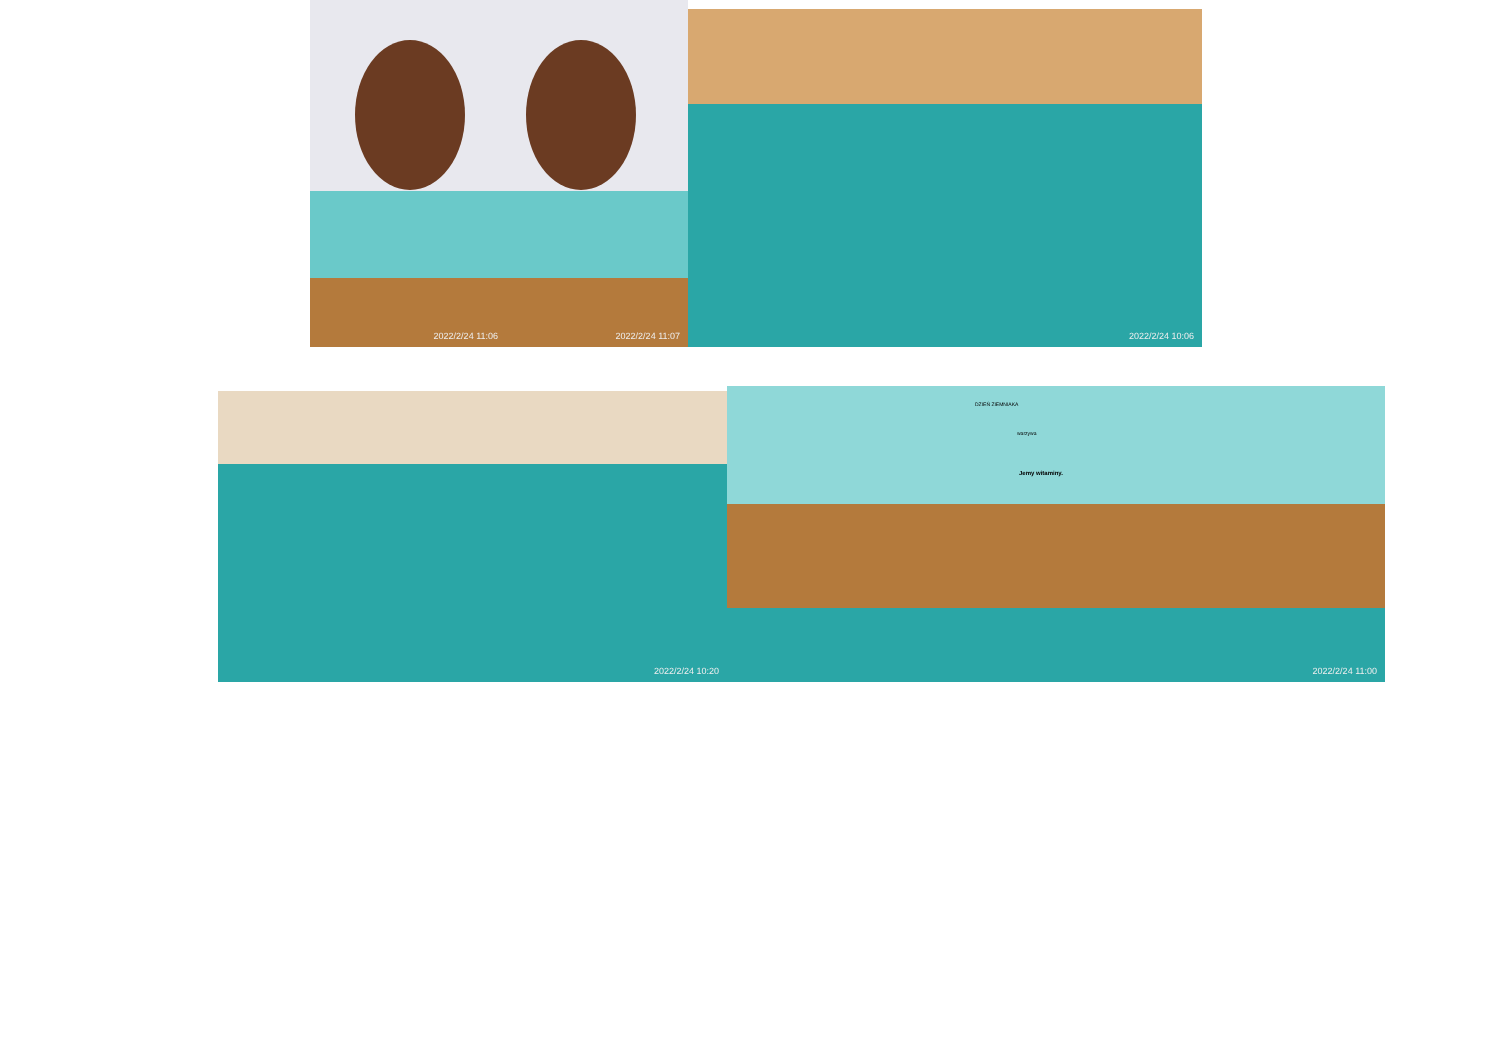2022/2/24 11:06 2022/2/24 11:07 2022/2/24 10:06
2022/2/24 10:20
DZIEŃ ZIEMNIAKA
warzywa
Jemy witaminy.
2022/2/24 11:00